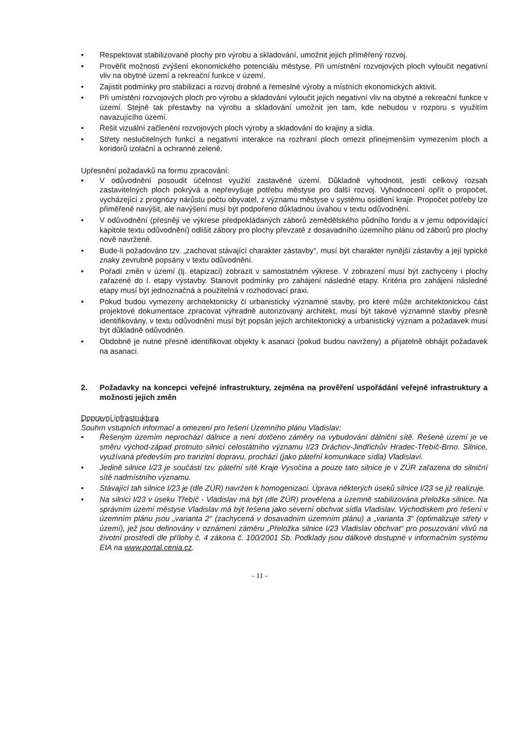• Respektovat stabilizované plochy pro výrobu a skladování, umožnit jejich přiměřený rozvoj.
• Prověřit možnosti zvýšení ekonomického potenciálu městyse. Při umístnění rozvojových ploch vyloučit negativní vliv na obytné území a rekreační funkce v území.
• Zajistit podmínky pro stabilizaci a rozvoj drobné a řemeslné výroby a místních ekonomických aktivit.
• Při umístění rozvojových ploch pro výrobu a skladování vyloučit jejich negativní vliv na obytné a rekreační funkce v území. Stejně tak přestavby na výrobu a skladování umožnit jen tam, kde nebudou v rozporu s využitím navazujícího území.
• Řešit vizuální začlenění rozvojových ploch výroby a skladování do krajiny a sídla.
• Střety neslučitelných funkcí a negativní interakce na rozhraní ploch omezit přinejmenším vymezením ploch a koridorů izolační a ochranné zeleně.
Upřesnění požadavků na formu zpracování:
• V odůvodnění posoudit účelnost využití zastavěné území. Důkladně vyhodnotit, jestli celkový rozsah zastavitelných ploch pokrývá a nepřevyšuje potřebu městyse pro další rozvoj. Vyhodnocení opřít o propočet, vycházející z prognózy nárůstu počtu obyvatel, z významu městyse v systému osídlení kraje. Propočet potřeby lze přiměřeně navýšit, ale navýšení musí být podpořeno důkladnou úvahou v textu odůvodnění.
• V odůvodnění (přesněji ve výkrese předpokládaných záborů zemědělského půdního fondu a v jemu odpovídající kapitole textu odůvodnění) odlišit zábory pro plochy převzaté z dosavadního územního plánu od záborů pro plochy nově navržené.
• Bude-li požadováno tzv. „zachovat stávající charakter zástavby“, musí být charakter nynější zástavby a její typické znaky zevrubně popsány v textu odůvodnění.
• Pořadí změn v území (tj. etapizaci) zobrazit v samostatném výkrese. V zobrazení musí být zachyceny i plochy zařazené do I. etapy výstavby. Stanovit podmínky pro zahájení následné etapy. Kritéria pro zahájení následné etapy musí být jednoznačná a použitelná v rozhodovací praxi.
• Pokud budou vymezeny architektonicky či urbanisticky významné stavby, pro které může architektonickou část projektové dokumentace zpracovat výhradně autorizovaný architekt, musí být takové významné stavby přesně identifikovány, v textu odůvodnění musí být popsán jejich architektonický a urbanistický význam a požadavek musí být důkladně odůvodněn.
• Obdobně je nutné přesně identifikovat objekty k asanaci (pokud budou navrženy) a přijatelně obhájit požadavek na asanaci.
2. Požadavky na koncepci veřejné infrastruktury, zejména na prověření uspořádání veřejné infrastruktury a možnosti jejich změn
Dopravní infrastruktura
Souhrn vstupních informací a omezení pro řešení Územního plánu Vladislav:
• Řešeným územím neprochází dálnice a není dotčeno záměry na vybudování dálniční sítě. Řešené území je ve směru východ-západ protnuto silnicí celostátního významu I/23 Dráchov-Jindřichův Hradec-Třebíč-Brno. Silnice, využívaná především pro tranzitní dopravu, prochází (jako páteřní komunikace sídla) Vladislaví.
• Jedině silnice I/23 je součástí tzv. páteřní sítě Kraje Vysočina a pouze tato silnice je v ZÚR zařazena do silniční sítě nadmístního významu.
• Stávající tah silnice I/23 je (dle ZÚR) navržen k homogenizaci. Úprava některých úseků silnice I/23 se již realizuje.
• Na silnici I/23 v úseku Třebíč - Vladislav má být (dle ZÚR) prověřena a územně stabilizována přeložka silnice. Na správním území městyse Vladislav má být řešena jako severní obchvat sídla Vladislav. Východiskem pro řešení v územním plánu jsou „varianta 2“ (zachycená v dosavadním územním plánu) a „varianta 3“ (optimalizuje střety v území), jež jsou definovány v oznámení záměru „Přeložka silnice I/23 Vladislav obchvat“ pro posuzování vlivů na životní prostředí dle přílohy č. 4 zákona č. 100/2001 Sb. Podklady jsou dálkově dostupné v informačním systému EIA na www.portal.cenia.cz.
- 11 -